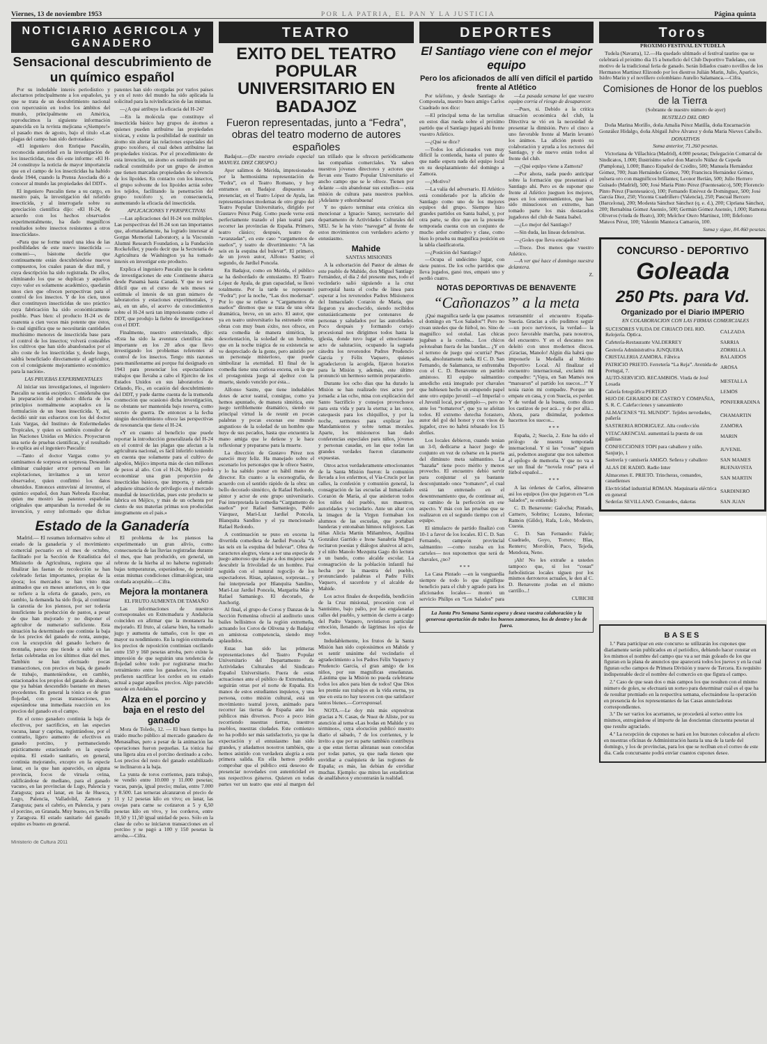Viernes, 13 de noviembre 1953 POR LA PATRIA, EL PAN Y LA JUSTICIA Página quinta
NOTICIARIO AGRICOLA y GANADERO
Sensacional descubrimiento de un químico español
Por su indudable interés periodístico y afectarnos principalmente a los españoles, ya que se trata de un descubrimiento nacional con repercusión en todos los ámbitos del mundo, principalmente en América, reproducimos la siguiente información aparecida en la revista mejicana «¡Siempre!» el pasado mes de agosto, bajo el título «Las plagas del campo han sido derrotadas»:
«El ingeniero don Enrique Pascalín, reconocida autoridad en la investigación de los insecticidas, nos dió este informe: «El H-24 constituye la noticia de mayor importancia que en el campo de los insecticidas ha habido desde 1944, cuando la Prensa Asociada dió a conocer al mundo las propiedades del DDT».
El ingeniero Pascalín tiene a su cargo, en nuestro país, la investigación del referido insecticida, y al interrogarle sobre su apreciación científica dijo: «El H-24, de acuerdo con los hechos observados experimentalmente, ha dado magníficos resultados sobre insectos resistentes a otros insecticidas».
«Para que se forme usted una idea de las posibilidades de este nuevo insecticida —comentó—, bástome decirle que continuamente están descubriéndose nuevos compuestos, los cuales pasan de diez mil, y cuya descripción ha sido registrada. De ellos, eliminando los que se duplican y aquellos cuyo valor es solamente académico, quedarán unos cien que ofrecen perspectivas para el control de los insectos. Y de los cien, unos diez constituyen insecticidas de uso práctico cuya fabricación ha sido económicamente posible. Pues bien: el producto H-24 es de cuarenta a cien veces más potente que éstos, lo cual significa que se necesitarán cantidades muchísimo menores de insecticida base para el control de los insectos; volverá costeables los cultivos que han sido abandonados por el alto coste de los insecticidas y, desde luego, saldrá beneficiado directamente el agricultor, con el consiguiente mejoramiento económico para la nación».
LAS PRUEBAS EXPERIMENTALES
Al iniciar sus investigaciones, el ingeniero Pascalín se sentía escéptico. Consideraba que la preparación del producto diferia de los principios normalmente aceptados en la formulación de un buen insecticida. Y, así, decidió unir sus esfuerzos con los del doctor Luis Vargas, del Instituto de Enfermedades Tropicales, y quien es también consultor de las Naciones Unidas en México. Proyectaron una serie de pruebas científicas, y el resultado lo explica así el ingeniero Pascalín:
—Tanto el doctor Vargas como yo caminamos de sorpresa en sorpresa. Deseando eliminar cualquier error personal en las explotaciones, invitamos a un tercer observador, quien confirmó los datos obtenidos. Entonces entrevisté al inventor, el químico español, don Juan Nebreda Escobar, quien me mostró las patentes españolas originales que amparaban la novedad de su invención, y estoy informado que dichas patentes han sido otorgadas por varios países y en el resto del mundo ha sido aplicada la solicitud para la reivindicación de las mismas.
—¿A qué atribuye la eficacia del H-24?
—En la molécula que constituye el insecticida básico hay grupos de átomos a quienes pueden atribuirse las propiedades tóxicas, y existe la posibilidad de sustituir un átomo sin alterar las relaciones especiales del grupo toxóforo, el cual deben atribuirse las propiedades tóxicas. Por el procedimiento de esta invención, un átomo es sustituido por un radical constituido por un grupo de átomos que tienen marcadas propiedades de solvencia de los lipoides. En contacto con los insectos, el grupo solvente de los lipoides actúa sobre los tejidos, facilitando la penetración del grupo toxóforo y, en consecuencia, aumentando la eficacia del insecticida.
APLICACIONES Y PERSPECTIVAS
—Las aplicaciones del H-24 son múltiples. Las perspectivas del H-24 son tan importantes que, afortunadamente, ha logrado interesar al Gorgas Memorial Laboratory, a la Visconsin Alumni Research Foundation, a la Fundación Rockefeller, y puedo decir que la Secretaría de Agricultura de Wáshington ya ha tomado interés en investigar este producto.
Explica el ingeniero Pascalín que la cadena de investigaciones de este Continente abarca desde Panamá hasta Canadá. Y que no será difícil que en el curso de seis meses se estimule el interés de un gran número de laboratorios y estaciones experimentales, y así, en un año, el acervo de conocimientos sobre el H-24 será tan impresionante como el DDT, que produjo la fiebre de investigaciones con el DDT.
Finalmente, nuestro entrevistado, dijo: «Esta ha sido la aventura científica más importante en los 20 años que llevo investigando los problemas referentes al control de los insectos. Tengo mis razones para manifestarme así porque fuí designado en 1943 para presenciar los espectaculares trabajos que llevaba a cabo el Ejército de los Estados Unidos en sus laboratorios de Orlando, Flo., en ocasión del descubrimiento del DDT, y pude darme cuenta de la tremenda conmoción que ocasionó dicha investigación, no obstante ser mantenida bajo reserva, como secreto de guerra. De entonces a la fecha ningún descubrimiento ofrece las perspectivas de resonancia que tiene el H-24.
«Y en cuanto al beneficio que puede reportar la introducción generalizada del H-24 en el control de las plagas que afectan a la agricultura nacional, es fácil inferirlo teniendo en cuenta que solamente para el cultivo de algodón, Méjico importa más de cien millones de pesos al año. Con el H-24, Méjico podrá economizar una gran proporción de insecticidas básicos, que importa, y además adquiere situación de privilegio en el mercado mundial de insecticidas, pues este producto se fabrica en Méjico, y más de un ochenta por ciento de sus materias primas son producidas íntegramente en el país.»
Estado de la Ganadería
Madrid.— El resumen informativo sobre el estado de la ganadería y el movimiento comercial pecuario en el mes de octubre, facilitado por la Sección de Estadística del Ministerio de Agricultura, registra que al finalizar las faenas de recolección se han celebrado ferias importantes, propias de la época; los mercados se han visto más animados que en meses anteriores, en lo que se refiere a la oferta de ganado, pero, en cambio, la demanda ha sido floja, al continuar la carestía de los piensos, por ser todavía insuficiente la producción de pastos, a pesar de que han mejorado y no disponer el agricultor de numerario suficiente. Esta situación ha determinado que continúe la baja de los precios del ganado de renta, aunque, con la excepción del ganado lechero de montaña, parece que tiende a subir en las ferias celebradas en los últimos días del mes. También se han efectuado pocas transacciones, con precios en baja, de ganado de trabajo, manteniéndose, en cambio, estacionados los propios del ganado de abasto, que ya habían descendido bastante en meses precedentes. En general la tónica es de gran flojedad, con pocas transacciones, no esperándose una inmediata reacción en los precios del ganado en el campo.
En el censo ganadero continúa la baja de efectivos, por sacrificios, en las especies vacuna, lanar y caprina, registrándose, por el contrario, ligero aumento de efectivos en ganado porcino, y permaneciendo prácticamente estacionado en la especie equina. El estado sanitario, en general, continúa mejorando, excepto en la especie lanar, en la que han aparecido, en alguna provincia, focos de viruela ovina, calificándose de mediano, para el ganado vacuno, en las provincias de Lugo, Palencia y Zaragoza; para el lanar, en las de Huesca, Lugo, Palencia, Valladolid, Zamora y Zaragoza; para el cabrío, en Palencia, y para el porcino, en Granada. Muy bueno, en Sevilla y Zaragoza. El estado sanitario del ganado equino es bueno en general.
El problema de los piensos ha experimentado un gran alivio, como consecuencia de las lluvias registradas durante el mes, que han producido, en general, un rebrote de la hierba al no haberse registrado bajas temperaturas, esperándose, de persistir estas mismas condiciones climatológicas, una otoñada aceptable.—Cifra.
Mejora la montanera
EL FRUTO AUMENTA DE TAMAÑO
Las informaciones de nuestros corresponsales en Extremadura y Andalucía coinciden en afirmar que la montanera ha mejorado. El fruto, al calarse bien, ha tomado jugo y aumenta de tamaño, con lo que es mayor su rendimiento. En la región extremeña los precios de reposición continúan oscilando entre 150 y 160 pesetas arroba, pero existe la impresión de que seguirán una tendencia de flojedad sobre todo por registrarse mucho retraimiento entre los ganaderos, los cuales prefieren sacrificar los cerdos en su estado actual a pagar aquellos precios. Algo parecido sucede en Andalucía.
Alza en el porcino y baja en el resto del ganado
Mora de Toledo, 12. — El buen tiempo ha traído mucho público al mercado ganadero de Menasalbas, pero a pesar de la animación las operaciones fueron pequeñas. La tónica fué una ligera alza en el porcino destinado a cebo. Los precios del resto del ganado estabilizado se inclinaron a la baja.
La yunta de toros corrientes, para trabajo, se vendió entre 10.000 y 11.000 pesetas; vacas, pareja, igual precio; mulas, entre 7.000 y 8.500. Las terneras alcanzaron el precio de 11 y 12 pesetas kilo en vivo; en lanar, las ovejas para carne se cotizaron a 5 y 6,50 pesetas kilo en vivo, y los corderos, entre 10,50 y 11,50 igual unidad de peso. Sólo en la clase de cebo se iniciaron transacciones en el porcino y se pagó a 100 y 150 pesetas la arroba.—Cifra.
TEATRO
EXITO DEL TEATRO POPULAR UNIVERSITARIO EN BADAJOZ
Fueron representadas, junto a “Fedra”, obras del teatro moderno de autores españoles
Badajoz.—(De nuestro enviado especial MANUEL DIEZ CRESPO.)
Ayer salimos de Mérida, impresionados por la hermosísima representación de “Fedra”, en el Teatro Romano, y hoy entramos en Badajoz dispuestos a presenciar, en el Teatro López de Ayala, las representaciones modernas de otro grupo del Teatro Popular Universitario, dirigido por Gustavo Pérez Puig. Como puede verse está perfectamente trazado el plan teatral para recorrer las provincias de España. Primero, teatro clásico; después, teatro de “avanzadas”, en este caso “cargamentos de sueños”, y teatro de divertimiento: “A las seis en la esquina del bulevar”. El primero, de un joven autor, Alfonso Sastre; el segundo, de Jardiel Poncela.
En Badajoz, como en Mérida, el público se ha desbordado de entusiasmo. El Teatro López de Ayala, de gran capacidad, se llenó totalmente. Por la tarde se representó “Fedra”; por la noche, “Las dos modernas”. Por lo que se refiere a “Cargamentos de sueños” diremos que se trata de una obra dramática, breve, en un acto. El autor, que ya en teatro universitario ha estrenado otras obras con muy buen éxito, nos ofrece, en esta comedia de manera sintética, la desorientación, la soledad de un hombre, que en la noche trágica de su existencia se ve despreciado de la gente, pero asistido por un personaje misterioso, que puede simbolizar la eternidad. El final de la comedia tiene una curiosa escena, en la que el protagonista juega al ajedrez con la muerte, siendo vencido por ésta...
Alfonso Sastre, que tiene indudables dotes de actor teatral, consigue, como ya hemos apuntado, de manera sintética, este juego terriblemente dramático, siendo su principal virtud la de reunir en pocas palabras y pocas escenas ese mundo angustioso de la soledad de un hombre que huye de sus pecados, hasta que encuentra la mano amiga que le detiene y le hace reflexionar y prepararse para la muerte.
La dirección de Gustavo Pérez nos pareció muy feliz. Ha manejado sobre el escenario los personajes que le ofrece Sastre, y lo ha sabido poner en hábil mano de director. En cuanto a la escenografía, de acuerdo con el sentido rápido de la obra: un bello decorado sintético, de Rafael Redondo, pintor y actor de este grupo universitario. Fué interpretada la comedia “Cargamento de sueños” por Rafael Samaniego, Pablo Vázquez, Mari-Luz Jardiel Poncela, Blanquita Sandino y el ya mencionado Rafael Redondo.
A continuación se puso en escena la divertida comedieta de Jardiel Poncela “A las seis en la esquina del bulevar”. Obra de caracteres alegres, viene a ser una especie de juego amoroso que da pie a dos mujeres para descubrir la frivolidad de un hombre. Fué seguida con el natural regocijo de los espectadores. Risas, aplausos, sorpresas... y fué interpretada por Blanquita Sandino, Mari-Luz Jardiel Poncela, Margarita Más y Rafael Samaniego. El decorado, de Anchorig.
Al final, el grupo de Coros y Danzas de la Sección Femenina ofreció al auditorio unos bailes bellísimos de la región extremeña, actuando los Coros de Olivena y de Badajoz en amistosa competencia, siendo muy aplaudidos.
Estas han sido las primeras representaciones del Teatro Popular Universitario del Departamento de Actividades Culturales del Sindicato Español Universitario. Fuera de estas actuaciones ante el público de Extremadura, seguirán otras por el norte de España. En manos de estos estudiantes inquietos, y una persona, como misión cultural, está un movimiento teatral joven, animado para recorrer las tierras de España ante los públicos más diversos. Poco a poco irán recorriendo nuestras tierras, nuestros pueblos, nuestras ciudades. Este comienzo no ha podido ser más satisfactorio, ya que la expectación y el entusiasmo han sido grandes, y añadamos nosotros también, que hemos asistido con verdadera alegría a esta primera salida. En ella hemos podido comprobar que el público está deseoso de presenciar novedades con autenticidad en sus respectivos géneros. Quieren en todas partes ver un teatro que esté al margen del tan trillado que le ofrecen periódicamente las compañías comerciales. Ya saben nuestros jóvenes directores y actores que llevan este Teatro Popular Universitario el ancho campo que se le ofrece. Tienen por delante —sin abandonar sus estudios— esta misión de cultura para nuestros pueblos. ¡Adelante y enhorabuena!
Y no quiero terminar esta crónica sin mencionar a Ignacio Sanuy, secretario del departamento de Actividades Culturales del SEU. Se le ha visto “navegar” al frente de estos movimientos con verdadero acierto y entusiasmo.
Mahide
SANTAS MISIONES
A la exhortación del Pastor de almas de este pueblo de Mahide, don Miguel Santiago Fernández, el día 2 del presente mes, todo el vecindario salió siguiendo a la cruz parroquial hasta el coche de línea para esperar a los reverendos Padres Misioneros del Inmaculado Corazón de María, que llegaron ya anochecido, siendo recibidos entusiásticamente por centenares de personas y saludados por las autoridades. Poco después y formando cortejo procesional nos dirigimos todos hasta la iglesia, donde tuvo lugar el emocionante acto de salutación, ocupando la sagrada cátedra los reverendos Padres Prudencio García y Félix Vaquero, quienes agradecieron la acogida, fijaron horarios para la Misión y, además, este último pronunció un hermoso sermón preparatorio.
Durante los ocho días que ha durado la Misión se han realizado tres actos por jornada: a las ocho, misa con explicación del Santo Sacrificio y consejos provechosos para esta vida y para la eterna; a las once, catequesis para los chiquillos, y por la noche, sermones para explicar los Mandamientos y sobre temas morales. Aparte, los misioneros han dado conferencias especiales para niños, jóvenes y personas casadas, en las que todas las grandes verdades fueron claramente expuestas.
Otros actos verdaderamente emocionantes de la Santa Misión fueron: la comunión llevada a los enfermos, el Vía-Crucis por las calles, la confesión y comunión general, la consagración de las escuelas al Inmaculado Corazón de María, al que asistieron todos los niños del pueblo, sus maestros, autoridades y vecindario. Ante un altar con la imagen de la Virgen formaban los alumnos de las escuelas, que portaban banderas y entonaban himnos religiosos. Las niñas Alicia Martín Miñambres, Aquilina González Garrido e Irene Sanabria Miguel recitaron poesías y diálogos alusivos al acto, y el niño Manolo Mezquita Gago dió lectura a un bando, como alcalde escolar. La consagración de la población infantil fué hecha por la maestra del pueblo, pronunciando palabras el Padre Félix Vaquero, el sacerdote y el alcalde de Mahide.
Los actos finales de despedida, bendición de la Cruz misional, procesión con el Santísimo, bajo palio, por las engalanadas calles del pueblo, y sermón de cierre a cargo del Padre Vaquero, revistieron particular emoción, llenando de lágrimas los ojos de todos.
Indudablemente, los frutos de la Santa Misión han sido copiosísimos en Mahide y es sentir unánime del vecindario el agradecimiento a los Padres Félix Vaquero y Prudencio García, el gran amigo de los niños, por sus magníficas enseñanzas. ¡Lástima que la Misión no pueda celebrarse todos los años para bien de todos! Que Dios les premie sus trabajos en la vida eterna, ya que en esta no hay tesoros con que satisfacer tantos bienes.—Corresponsal.
NOTA.—Le doy mis más expresivas gracias a N. Casas, de Nuez de Aliste, por su atención al tema «Las bodas en Mahide y su términos», cuya elocución publicó nuestro diario el sábado, 7 de los corrientes, y le invito a que por su parte también contribuya a que estas tierras alistanas sean conocidas por todas partes, ya que nada tienen que envidiar a cualquiera de las regiones de España; es más, las debían de envidiar muchas. Ejemplo: que miren las estadísticas de analfabetos y encontrarán la realidad.
DEPORTES
El Santiago viene con el mejor equipo
Pero los aficionados de allí ven difícil el partido frente al Atlético
Por teléfono, y desde Santiago de Compostela, nuestro buen amigo Carlos Cuadrado nos dice:
—El principal tema de las tertulias en estos días rueda sobre el próximo partido que el Santiago jugará ahí frente vuestro Atlético.
—¿Qué se dice?
—Todos los aficionados ven muy difícil la contienda, hasta el punto de que nadie espera nada del equipo local en su desplazamiento del domingo a Zamora.
—¿Motivo?
—La valía del adversario. El Atlético está considerado por la afición de Santiago como uno de los mejores equipos del grupo. Siempre hizo grandes partidos en Santa Isabel, y, por otra parte, se dice que en la presente temporada cuenta con un conjunto de mucho ardor combativo y clase, como bien lo prueba su magnífica posición en la tabla clasificatoria.
—¿Posición del Santiago?
—Ocupa el undécimo lugar, con siete puntos. De los ocho partidos que lleva jugados, ganó tres, empató uno y perdió cuatro.
—La pasada semana leí que vuestro equipo corría el riesgo de desaparecer.
—Pues, sí. Debido a la crítica situación económica del club, la Directiva se vió en la necesidad de presentar la dimisión. Pero el cinco a uno favorable frente al Marín levantó los ánimos. La afición prestó su colaboración y ayuda a los rectores del Santiago, y de nuevo están todos al frente del club.
—¿Qué equipo viene a Zamora?
—Por ahora, nada puedo anticipar sobre la formación que presentará el Santiago ahí. Pero es de suponer que frente al Atlético jueguen los mejores, pues en los entrenamientos, que han sido minuciosos en extremo, han tomado parte los más destacados jugadores del club de Santa Isabel.
—¿Lo mejor del Santiago?
—Sin duda, las líneas defensivas.
—¿Goles que lleva encajados?
—Trece. Dos menos que vuestro Atlético.
—A ver qué hace el domingo nuestra delantera.
Z.
NOTAS DEPORTIVAS DE BENAVENTE
“Cañonazos” a la meta
¡Qué magnífica tarde la que pasamos el domingo en “Los Salados”! Pero no crean ustedes que de fútbol, no. Sino de magnífico sol otoñal. Las chicas jugaban a la comba... Los chicos peloteaban fuera de las bandas... ¿Y en el terreno de juego qué ocurría? Pues nada, absolutamente nada. El C. D. San Fernando, de Salamanca, se enfrentaba con el C. D. Benavente en partido amistoso. El equipo salmantino antedicho está integrado por chavales que hubiesen hecho un estupendo papel ante otro equipo juvenil —el Imperial o el Juvenil local, por ejemplo—, pero no ante los “tomateros”, que ya se afeitan todos. El extremo derecha forastero, autor del gol del honor y con visos de jugador, creo no habrá rebasado los 15 abriles.
Los locales debieron, cuando tenían un 3-0, dedicarse a hacer juego de conjunto en vez de cebarse en la puerta del diminuto meta salmantino. La “hazaña” tiene poco mérito y menos provecho. El encuentro debió servir para conjuntar el ya bastante desconjuntado once “tomatero”, el cual está tan entrenado en el desentrenamiento que, de continuar así, va camino de la perfección en ese aspecto. Y más con las pruebas que se realizaron en el segundo tiempo con el equipo.
El simulacro de partido finalizó con 10-1 a favor de los locales. El C. D. San Fernando, campeón provincial salmantino —como rezaba en los carteles— nos suponemos que será de chavales, ¿no?
* * *
La Casa Pintado —en la vanguardia siempre de todo lo que signifique beneficio para el club y agrado para los aficionados locales— montó un servicio Philips en “Los Salados” para retransmitir el encuentro España-Suecia. Gracias a ello pudimos seguir —un poco nerviosos, la verdad— la poco favorable marcha, para nosotros, del encuentro. Y en el descanso nos deleitó con unos modernos discos. ¡Gracias, Manolo! Algún día habrá que imponerle la Medalla al Mérito Deportivo Local. Al finalizar el encuentro internacional, exclamó mi compadre: “¡Vaya, en San Mamés nos “marearon” el partido los suecos...!” Y tenía razón mi compadre. Porque un empate en casa, y con Suecia, es perder. Y de verdad de la buena, como dicen los castizos de por acá... y de por allá... Ahora, para disimular, podemos hacernos los suecos...
* * *
España, 2; Suecia, 2. Este ha sido el prólogo de nuestra temporada internacional. Y si las “cosas” siguen así, podemos asegurar que nos sabemos el epílogo de memoria. Y que no va a ser un final de “novela rosa” para el fútbol español...
* * *
A las órdenes de Carlos, alinearon así los equipos (los que jugaron en “Los Salados”, se entiende):
C. D. Benavente: Galocha; Pintado, Carnero, Sobrino; Lozano, Infestas; Ramón (Gildo), Rafa, Lolo, Modesto, Cuesta.
C. D. San Fernando: Falele; Cuadrado, Goyo, Torrero; Blas, Rentero; Morollón, Paco, Tejeda, Mendoza, Neno.
¡Ah! No les extrañe a ustedes tampoco que, si los “cosas” futbolísticas locales siguen por los mismos derroteros actuales, le den al C. D. Benavente ¡todas en el mismo carrillo...!
CUBICHI
La Junta Pro Semana Santa espera y desea vuestra colaboración y la generosa aportación de todos los buenos zamoranos, los de dentro y los de fuera.
Toros
PROXIMO FESTIVAL EN TUDELA
Tudela (Navarra), 12.—Ha quedado ultimado el festival taurino que se celebrará el próximo día 15 a beneficio del Club Deportivo Tudelano, con motivo de la tradicional feria de ganado. Serán lidiados cuatro novillos de los Hermanos Martínez Elizondo por los diestros Julián Marín, Julio, Aparicio, Isidro Marín y el novillero colombiano Aurelio Salamanca.—Cifra.
Comisiones de Honor de los pueblos de la Tierra
(Sobrante de nuestro número de ayer)
BUSTILLO DEL ORO
Doña Marina Morillo, doña Amalia Pérez Matilla, doña Encarnación González Hidalgo, doña Abigail Julve Alvarez y doña María Nieves Cabello.
DONATIVOS
Suma anterior, 71.260 pesetas.
Victoriana de Villachica (Madrid), 4.000 pesetas; Delegación Comarcal de Sindicatos, 1.000; Ilustrísimo señor don Marcelo Núñez de Cepeda (Pamplona), 1.000; Banco Español de Crédito, 500; Manuela Hernández Gómez, 700; Juan Hernández Gómez, 700; Francisca Hernández Gómez, pulsera oro con magníficos brillantes; Leonor Berián, 500; Julio Herrero Guisado (Madrid), 500; José María Pinto Pérez (Fuentesaúco), 500; Florencio Pinto Pérez (Fuentesaúco), 100; Fernando Estévez de Domínguez, 500; José García Díez, 250; Vicenta Cuadrillero (Valencia), 250; Pascual Bercero (Barcelona), 200; Modesta Sánchez Sánchez (q. e. d.), 200; Cipriana Sánchez, 200; Bernabina Gómez Asensio, 500; Germán Gómez Asensio, 1.000; Ramona Oliveros (viuda de Beato), 300; Melchor Otero Martínez, 100; Ildefonso Mateos Pérez, 100; Valentín Manteca Camarón, 100.
Suma y sigue, 84.460 pesetas.
CONCURSO - DEPORTIVO
Goleada
250 Pts. para Vd.
Organizado por el Diario IMPERIO
EN COLABORACION CON LAS FIRMAS COMERCIALES
| SUCESORES VIUDA DE CIRIACO DEL RIO. Relojería. Optica. | CALZADA |
| Cafetería-Restaurante VALDERREY | SARRIA |
| Gestoría Administrativa JUNQUERA | ZORRILLA |
| CRISTALERIA ZAMORA. Fábrica | BALAIDOS |
| PATRICIO PRIETO. Ferretería “La Reja”. Avenida de Portugal, 7. | AROSA |
| AUTO-SERVICIO. RECAMBIOS. Viuda de José Losada | MESTALLA |
| Galería fotográfica PERTEJO | LEMOS |
| HIJO DE GERARDO DE CASTRO Y COMPAÑIA, S. R. C. Calefacciones y saneamiento | PONFERRADINA |
| ALMACENES “EL MUNDO”. Tejidos novedades, pañería | CHAMARTIN |
| SASTRERIA RODRIGUEZ. Alta confección | ZAMORA |
| VITACARENCIAL aumentará la puesta de sus gallinas | MARIN |
| CONFECCIONES TOPI para caballero y niño. Sanjurjo, 1 | JUVENIL |
| Sastrería y camisería AMIGO. Señora y caballero | SAN MAMES |
| ALAS DE RADIO. Radio Inter | BUENAVISTA |
| Almacenes E. PRIETO. Trincheras, comandos, canadienses | SAN MARTIN |
| Electricidad industrial ROMAN. Maquinaria eléctrica en general | SARDINERO |
| Sederías SEVILLANO. Comandos, dakotas | SAN JUAN |
BASES
1.º Para participar en este concurso se utilizarán los cupones que diariamente serán publicados en el periódico, debiendo hacer constar en los mismos el nombre del campo que va a ser más goleado de los que figuran en la plana de anuncios que aparecerá todos los jueves y en la cual figuran ocho campos de Primera División y nueve de Tercera. Es requisito indispensable decir el nombre del comercio en que figura el campo.
2.º Caso de que sean dos o más campos los que resulten con el mismo número de goles, se efectuará un sorteo para determinar cuál es el que ha de resultar premiado en la respectiva semana, efectuándose la operación en presencia de los representantes de las Casas anunciadoras correspondientes.
3.º De ser varios los acertantes, se procederá al sorteo entre los mismos, entregándose el importe de las doscientas cincuenta pesetas al que resulte agraciado.
4.º La recepción de cupones se hará en los buzones colocados al efecto en nuestras oficinas de Administración hasta la una de la tarde del domingo, y los de provincias, para los que se reciban en el correo de este día. Cada concursante podrá enviar cuantos cupones desee.
Ministerio de Cultura 2011